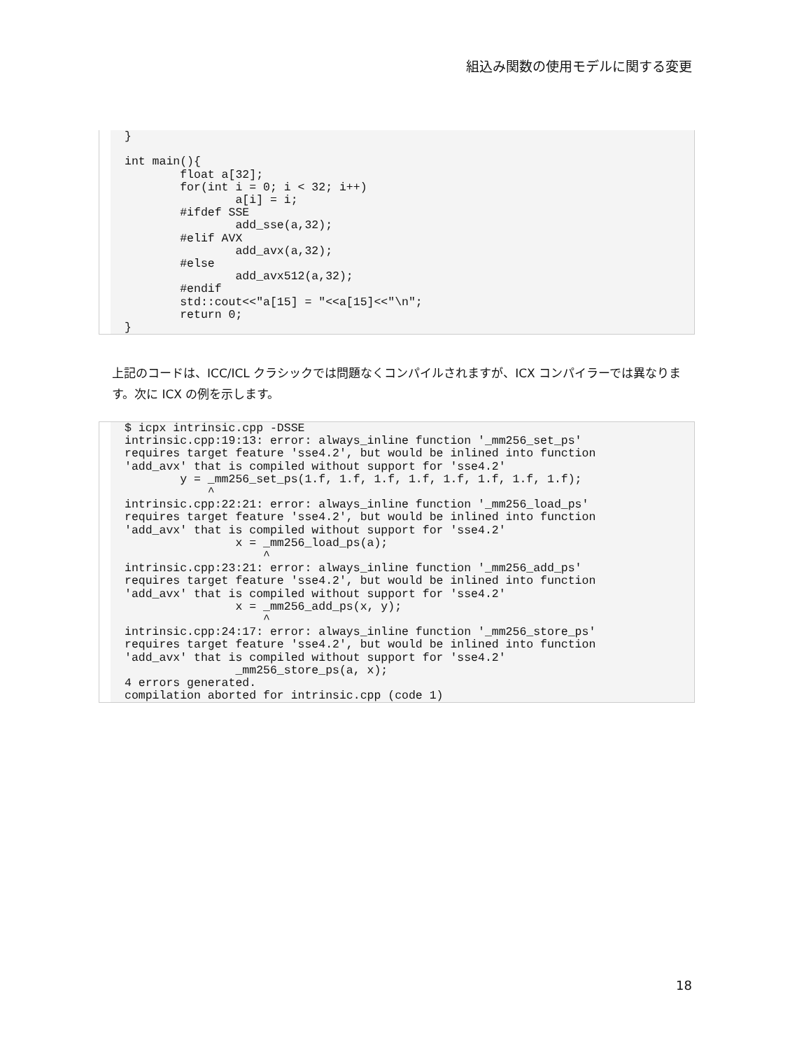組込み関数の使用モデルに関する変更
}

int main(){
        float a[32];
        for(int i = 0; i < 32; i++)
                a[i] = i;
        #ifdef SSE
                add_sse(a,32);
        #elif AVX
                add_avx(a,32);
        #else
                add_avx512(a,32);
        #endif
        std::cout<<"a[15] = "<<a[15]<<"\n";
        return 0;
}
上記のコードは、ICC/ICL クラシックでは問題なくコンパイルされますが、ICX コンパイラーでは異なります。次に ICX の例を示します。
$ icpx intrinsic.cpp -DSSE
intrinsic.cpp:19:13: error: always_inline function '_mm256_set_ps'
requires target feature 'sse4.2', but would be inlined into function
'add_avx' that is compiled without support for 'sse4.2'
        y = _mm256_set_ps(1.f, 1.f, 1.f, 1.f, 1.f, 1.f, 1.f, 1.f);
            ^
intrinsic.cpp:22:21: error: always_inline function '_mm256_load_ps'
requires target feature 'sse4.2', but would be inlined into function
'add_avx' that is compiled without support for 'sse4.2'
                x = _mm256_load_ps(a);
                    ^
intrinsic.cpp:23:21: error: always_inline function '_mm256_add_ps'
requires target feature 'sse4.2', but would be inlined into function
'add_avx' that is compiled without support for 'sse4.2'
                x = _mm256_add_ps(x, y);
                    ^
intrinsic.cpp:24:17: error: always_inline function '_mm256_store_ps'
requires target feature 'sse4.2', but would be inlined into function
'add_avx' that is compiled without support for 'sse4.2'
                _mm256_store_ps(a, x);
4 errors generated.
compilation aborted for intrinsic.cpp (code 1)
18